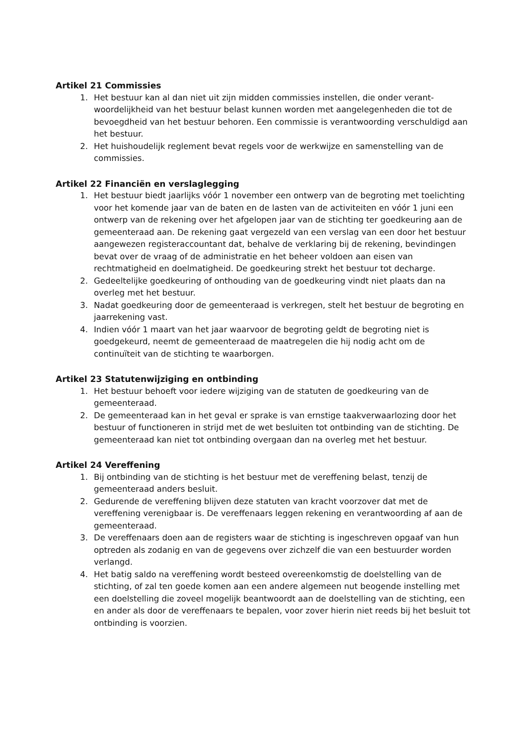Artikel 21 Commissies
1. Het bestuur kan al dan niet uit zijn midden commissies instellen, die onder verant­woordelijkheid van het bestuur belast kunnen worden met aangelegenheden die tot de bevoegdheid van het bestuur behoren. Een commissie is verantwoording ver­schuldigd aan het bestuur.
2. Het huishoudelijk reglement bevat regels voor de werkwijze en samenstelling van de commissies.
Artikel 22 Financiën en verslaglegging
1. Het bestuur biedt jaarlijks vóór 1 november een ontwerp van de begroting met toe­lichting voor het komende jaar van de baten en de lasten van de activiteiten en vóór 1 juni een ontwerp van de rekening over het afgelopen jaar van de stichting ter goedkeuring aan de gemeenteraad aan. De rekening gaat vergezeld van een verslag van een door het bestuur aangewezen registeraccountant dat, behalve de verklaring bij de rekening, bevindingen bevat over de vraag of de administratie en het beheer voldoen aan eisen van rechtmatigheid en doelmatigheid. De goedkeuring strekt het bestuur tot decharge.
2. Gedeeltelijke goedkeuring of onthouding van de goedkeuring vindt niet plaats dan na overleg met het bestuur.
3. Nadat goedkeuring door de gemeenteraad is verkregen, stelt het bestuur de begro­ting en jaarrekening vast.
4. Indien vóór 1 maart van het jaar waarvoor de begroting geldt de begroting niet is goedgekeurd, neemt de gemeenteraad de maatregelen die hij nodig acht om de continuïteit van de stichting te waarborgen.
Artikel 23 Statutenwijziging en ontbinding
1. Het bestuur behoeft voor iedere wijziging van de statuten de goedkeuring van de gemeenteraad.
2. De gemeenteraad kan in het geval er sprake is van ernstige taakverwaarlozing door het bestuur of functioneren in strijd met de wet besluiten tot ontbinding van de stichting. De gemeenteraad kan niet tot ontbinding overgaan dan na overleg met het bestuur.
Artikel 24 Vereffening
1. Bij ontbinding van de stichting is het bestuur met de vereffening belast, tenzij de gemeenteraad anders besluit.
2. Gedurende de vereffening blijven deze statuten van kracht voorzover dat met de vereffening verenigbaar is. De vereffenaars leggen rekening en verantwoording af aan de gemeenteraad.
3. De vereffenaars doen aan de registers waar de stichting is ingeschreven opgaaf van hun optreden als zodanig en van de gegevens over zichzelf die van een bestuurder worden verlangd.
4. Het batig saldo na vereffening wordt besteed overeenkomstig de doelstelling van de stichting, of zal ten goede komen aan een andere algemeen nut beogende instelling met een doelstelling die zoveel mogelijk beantwoordt aan de doelstelling van de stichting, een en ander als door de vereffenaars te bepalen, voor zover hierin niet reeds bij het besluit tot ontbinding is voorzien.